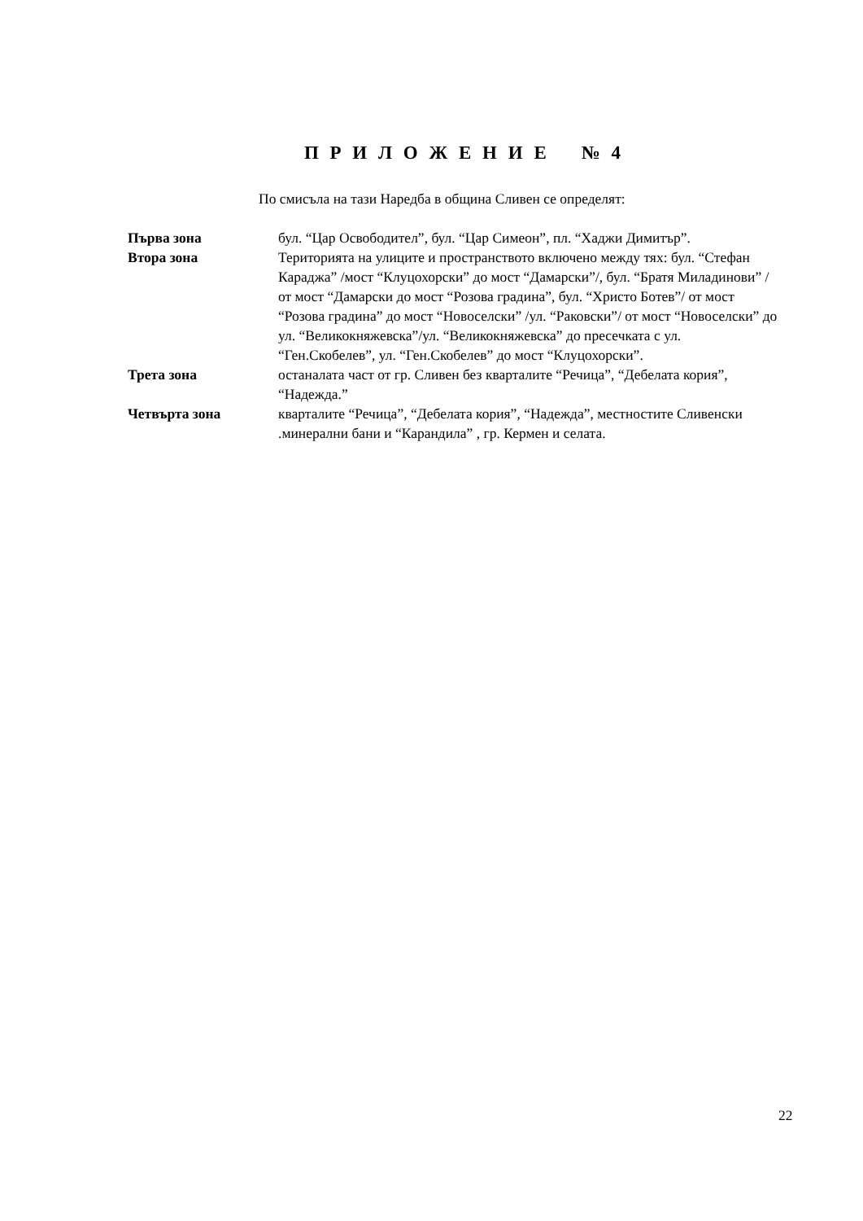П Р И Л О Ж Е Н И Е № 4
По смисъла на тази Наредба в община Сливен се определят:
Първа зона бул. “Цар Освободител”, бул. “Цар Симеон”, пл. “Хаджи Димитър”.
Втора зона Територията на улиците и пространството включено между тях: бул. “Стефан Караджа” /мост “Клуцохорски” до мост “Дамарски”/, бул. “Братя Миладинови” /от мост “Дамарски до мост “Розова градина”, бул. “Христо Ботев”/ от мост “Розова градина” до мост “Новоселски” /ул. “Раковски”/ от мост “Новоселски” до ул. “Великокняжевска”/ул. “Великокняжевска” до пресечката с ул. “Ген.Скобелев”, ул. “Ген.Скобелев” до мост “Клуцохорски”.
Трета зона останалата част от гр. Сливен без кварталите “Речица”, “Дебелата кория”, “Надежда.”
Четвърта зона кварталите “Речица”, “Дебелата кория”, “Надежда”, местностите Сливенски .минерални бани и “Карандила” , гр. Кермен и селата.
22